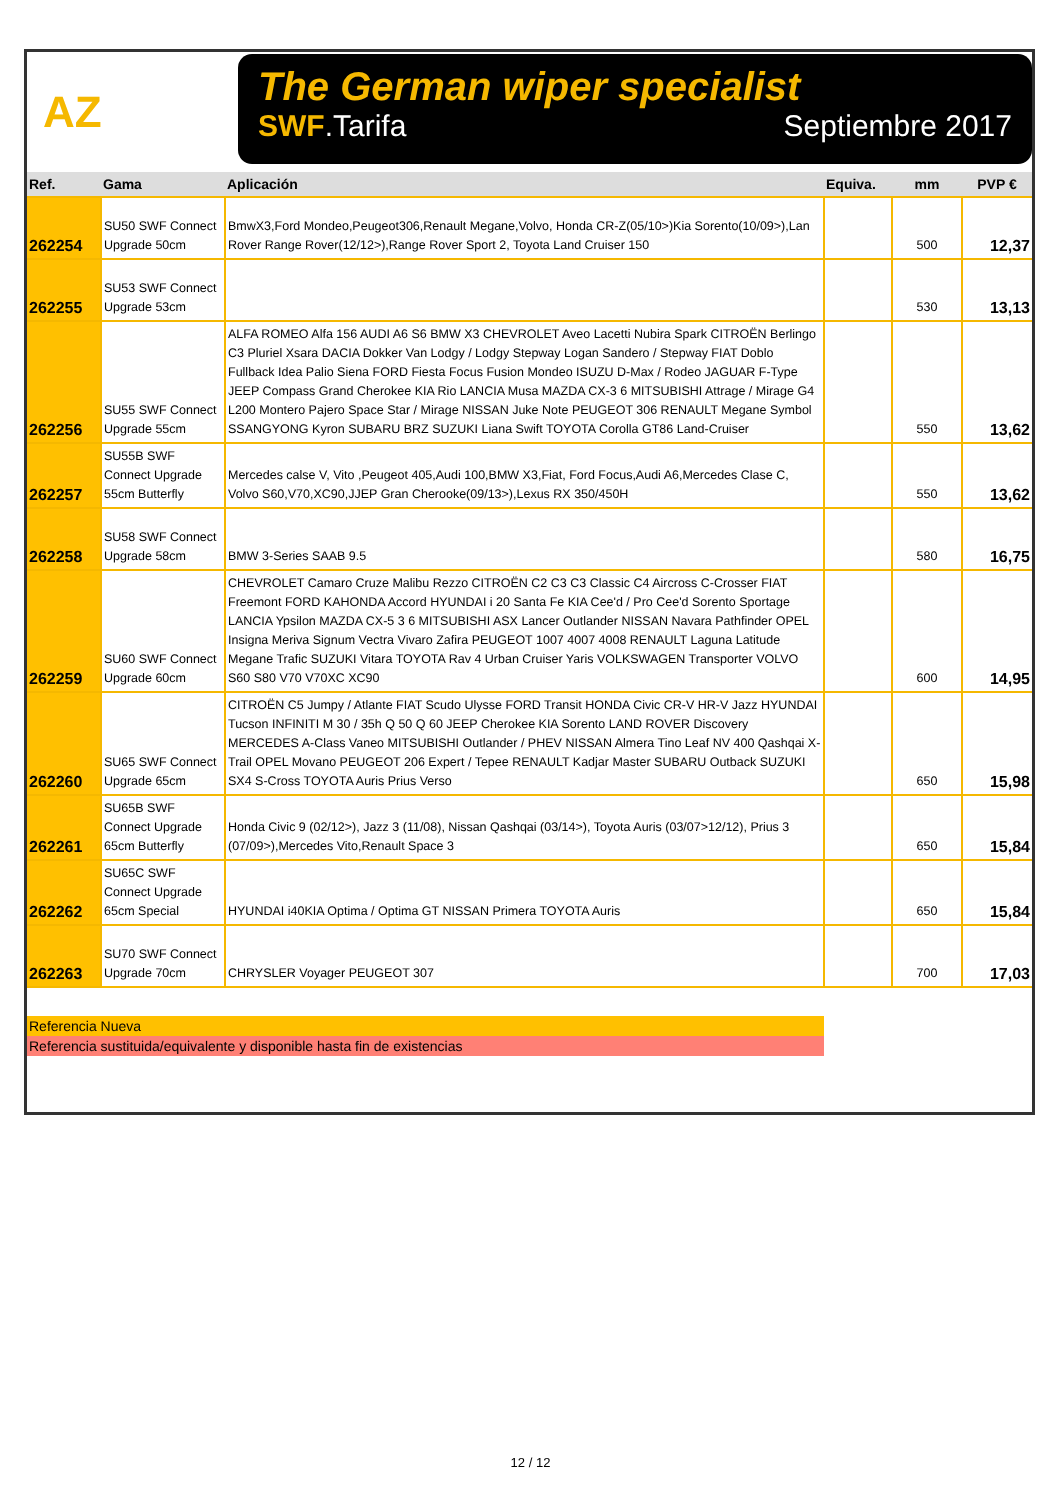AZ
The German wiper specialist
SWF.Tarifa Septiembre 2017
| Ref. | Gama | Aplicación | Equiva. | mm | PVP € |
| --- | --- | --- | --- | --- | --- |
| 262254 | SU50 SWF Connect Upgrade 50cm | BmwX3,Ford Mondeo,Peugeot306,Renault Megane,Volvo, Honda CR-Z(05/10>)Kia Sorento(10/09>),Lan Rover Range Rover(12/12>),Range Rover Sport 2, Toyota Land Cruiser 150 | | 500 | 12,37 |
| 262255 | SU53 SWF Connect Upgrade 53cm | | | 530 | 13,13 |
| 262256 | SU55 SWF Connect Upgrade 55cm | ALFA ROMEO Alfa 156 AUDI A6 S6 BMW X3 CHEVROLET Aveo Lacetti Nubira Spark CITROËN Berlingo C3 Pluriel Xsara DACIA Dokker Van Lodgy / Lodgy Stepway Logan Sandero / Stepway FIAT Doblo Fullback Idea Palio Siena FORD Fiesta Focus Fusion Mondeo ISUZU D-Max / Rodeo JAGUAR F-Type JEEP Compass Grand Cherokee KIA Rio LANCIA Musa MAZDA CX-3 6 MITSUBISHI Attrage / Mirage G4 L200 Montero Pajero Space Star / Mirage NISSAN Juke Note PEUGEOT 306 RENAULT Megane Symbol SSANGYONG Kyron SUBARU BRZ SUZUKI Liana Swift TOYOTA Corolla GT86 Land-Cruiser | | 550 | 13,62 |
| 262257 | SU55B SWF Connect Upgrade 55cm Butterfly | Mercedes calse V, Vito ,Peugeot 405,Audi 100,BMW X3,Fiat, Ford Focus,Audi A6,Mercedes Clase C, Volvo S60,V70,XC90,JJEP Gran Cherooke(09/13>),Lexus RX 350/450H | | 550 | 13,62 |
| 262258 | SU58 SWF Connect Upgrade 58cm | BMW 3-Series SAAB 9.5 | | 580 | 16,75 |
| 262259 | SU60 SWF Connect Upgrade 60cm | CHEVROLET Camaro Cruze Malibu Rezzo CITROËN C2 C3 C3 Classic C4 Aircross C-Crosser FIAT Freemont FORD KAHONDA Accord HYUNDAI i 20 Santa Fe KIA Cee'd / Pro Cee'd Sorento Sportage LANCIA Ypsilon MAZDA CX-5 3 6 MITSUBISHI ASX Lancer Outlander NISSAN Navara Pathfinder OPEL Insigna Meriva Signum Vectra Vivaro Zafira PEUGEOT 1007 4007 4008 RENAULT Laguna Latitude Megane Trafic SUZUKI Vitara TOYOTA Rav 4 Urban Cruiser Yaris VOLKSWAGEN Transporter VOLVO S60 S80 V70 V70XC XC90 | | 600 | 14,95 |
| 262260 | SU65 SWF Connect Upgrade 65cm | CITROËN C5 Jumpy / Atlante FIAT Scudo Ulysse FORD Transit HONDA Civic CR-V HR-V Jazz HYUNDAI Tucson INFINITI M 30 / 35h Q 50 Q 60 JEEP Cherokee KIA Sorento LAND ROVER Discovery MERCEDES A-Class Vaneo MITSUBISHI Outlander / PHEV NISSAN Almera Tino Leaf NV 400 Qashqai X-Trail OPEL Movano PEUGEOT 206 Expert / Tepee RENAULT Kadjar Master SUBARU Outback SUZUKI SX4 S-Cross TOYOTA Auris Prius Verso | | 650 | 15,98 |
| 262261 | SU65B SWF Connect Upgrade 65cm Butterfly | Honda Civic 9 (02/12>), Jazz 3 (11/08), Nissan Qashqai (03/14>), Toyota Auris (03/07>12/12), Prius 3 (07/09>),Mercedes Vito,Renault Space 3 | | 650 | 15,84 |
| 262262 | SU65C SWF Connect Upgrade 65cm Special | HYUNDAI i40KIA Optima / Optima GT NISSAN Primera TOYOTA Auris | | 650 | 15,84 |
| 262263 | SU70 SWF Connect Upgrade 70cm | CHRYSLER Voyager PEUGEOT 307 | | 700 | 17,03 |
Referencia Nueva
Referencia sustituida/equivalente y disponible hasta fin de existencias
12 / 12